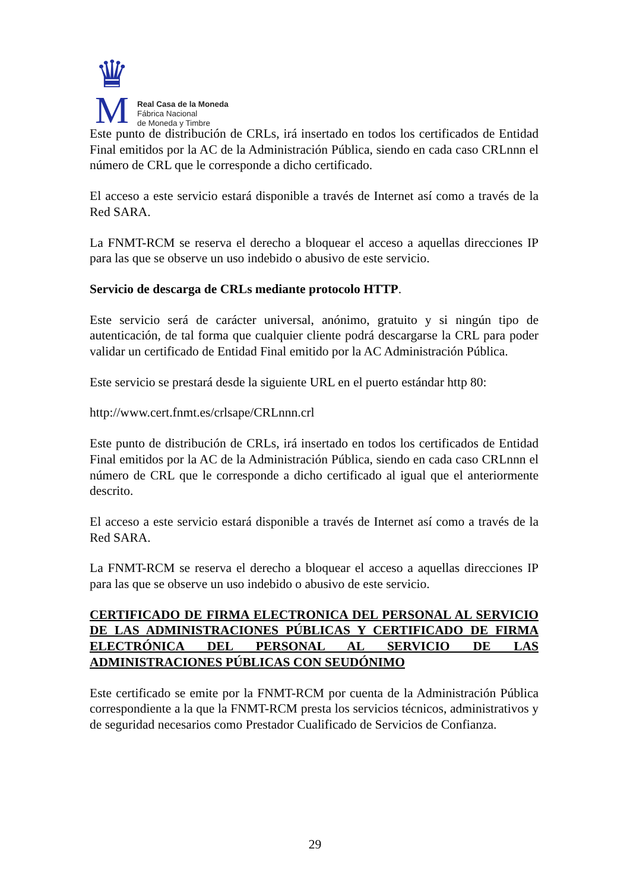♛
M
Real Casa de la Moneda
Fábrica Nacional
de Moneda y Timbre
Este punto de distribución de CRLs, irá insertado en todos los certificados de Entidad Final emitidos por la AC de la Administración Pública, siendo en cada caso CRLnnn el número de CRL que le corresponde a dicho certificado.
El acceso a este servicio estará disponible a través de Internet así como a través de la Red SARA.
La FNMT-RCM se reserva el derecho a bloquear el acceso a aquellas direcciones IP para las que se observe un uso indebido o abusivo de este servicio.
Servicio de descarga de CRLs mediante protocolo HTTP.
Este servicio será de carácter universal, anónimo, gratuito y si ningún tipo de autenticación, de tal forma que cualquier cliente podrá descargarse la CRL para poder validar un certificado de Entidad Final emitido por la AC Administración Pública.
Este servicio se prestará desde la siguiente URL en el puerto estándar http 80:
http://www.cert.fnmt.es/crlsape/CRLnnn.crl
Este punto de distribución de CRLs, irá insertado en todos los certificados de Entidad Final emitidos por la AC de la Administración Pública, siendo en cada caso CRLnnn el número de CRL que le corresponde a dicho certificado al igual que el anteriormente descrito.
El acceso a este servicio estará disponible a través de Internet así como a través de la Red SARA.
La FNMT-RCM se reserva el derecho a bloquear el acceso a aquellas direcciones IP para las que se observe un uso indebido o abusivo de este servicio.
CERTIFICADO DE FIRMA ELECTRONICA DEL PERSONAL AL SERVICIO DE LAS ADMINISTRACIONES PÚBLICAS Y CERTIFICADO DE FIRMA ELECTRÓNICA DEL PERSONAL AL SERVICIO DE LAS ADMINISTRACIONES PÚBLICAS CON SEUDÓNIMO
Este certificado se emite por la FNMT-RCM por cuenta de la Administración Pública correspondiente a la que la FNMT-RCM presta los servicios técnicos, administrativos y de seguridad necesarios como Prestador Cualificado de Servicios de Confianza.
29